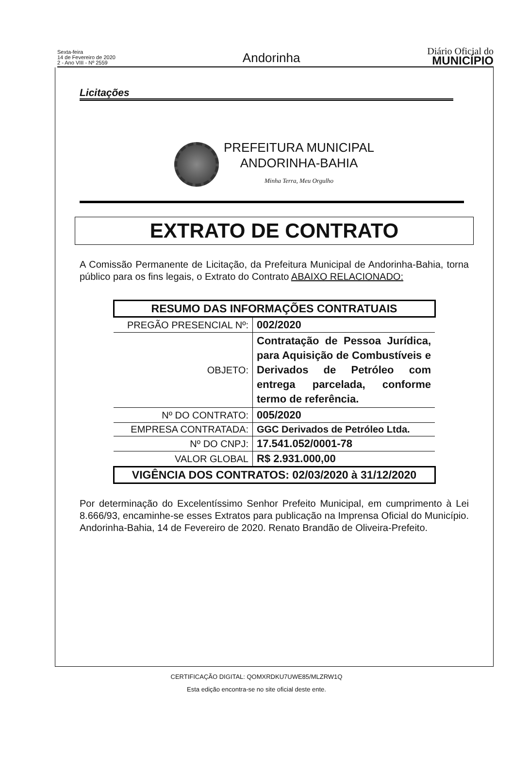Sexta-feira
14 de Fevereiro de 2020
2 - Ano VIII - Nº 2559
Andorinha
Diário Oficial do
MUNICÍPIO
Licitações
PREFEITURA MUNICIPAL
ANDORINHA-BAHIA
Minha Terra, Meu Orgulho
EXTRATO DE CONTRATO
A Comissão Permanente de Licitação, da Prefeitura Municipal de Andorinha-Bahia, torna público para os fins legais, o Extrato do Contrato ABAIXO RELACIONADO:
| RESUMO DAS INFORMAÇÕES CONTRATUAIS | |
| --- | --- |
| PREGÃO PRESENCIAL Nº: | 002/2020 |
| OBJETO: | Contratação de Pessoa Jurídica, para Aquisição de Combustíveis e Derivados de Petróleo com entrega parcelada, conforme termo de referência. |
| Nº DO CONTRATO: | 005/2020 |
| EMPRESA CONTRATADA: | GGC Derivados de Petróleo Ltda. |
| Nº DO CNPJ: | 17.541.052/0001-78 |
| VALOR GLOBAL | R$ 2.931.000,00 |
| VIGÊNCIA DOS CONTRATOS: 02/03/2020 à 31/12/2020 | |
Por determinação do Excelentíssimo Senhor Prefeito Municipal, em cumprimento à Lei 8.666/93, encaminhe-se esses Extratos para publicação na Imprensa Oficial do Município. Andorinha-Bahia, 14 de Fevereiro de 2020. Renato Brandão de Oliveira-Prefeito.
CERTIFICAÇÃO DIGITAL: QOMXRDKU7UWE85/MLZRW1Q
Esta edição encontra-se no site oficial deste ente.